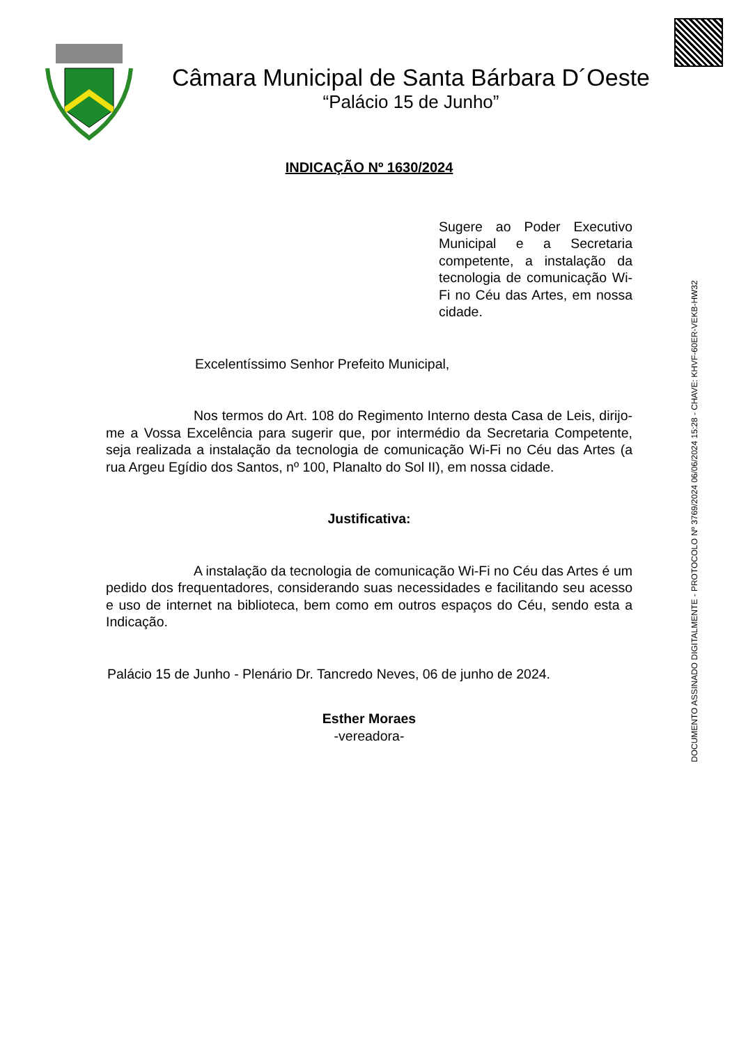Câmara Municipal de Santa Bárbara D´Oeste
“Palácio 15 de Junho”
INDICAÇÃO Nº 1630/2024
Sugere ao Poder Executivo Municipal e a Secretaria competente, a instalação da tecnologia de comunicação Wi-Fi no Céu das Artes, em nossa cidade.
Excelentíssimo Senhor Prefeito Municipal,
Nos termos do Art. 108 do Regimento Interno desta Casa de Leis, dirijo-me a Vossa Excelência para sugerir que, por intermédio da Secretaria Competente, seja realizada a instalação da tecnologia de comunicação Wi-Fi no Céu das Artes (a rua Argeu Egídio dos Santos, nº 100, Planalto do Sol II), em nossa cidade.
Justificativa:
A instalação da tecnologia de comunicação Wi-Fi no Céu das Artes é um pedido dos frequentadores, considerando suas necessidades e facilitando seu acesso e uso de internet na biblioteca, bem como em outros espaços do Céu, sendo esta a Indicação.
Palácio 15 de Junho - Plenário Dr. Tancredo Neves, 06 de junho de 2024.
Esther Moraes
-vereadora-
DOCUMENTO ASSINADO DIGITALMENTE - PROTOCOLO Nº 3769/2024 06/06/2024 15:28 - CHAVE: KHVF-60ER-VEKB-HW32